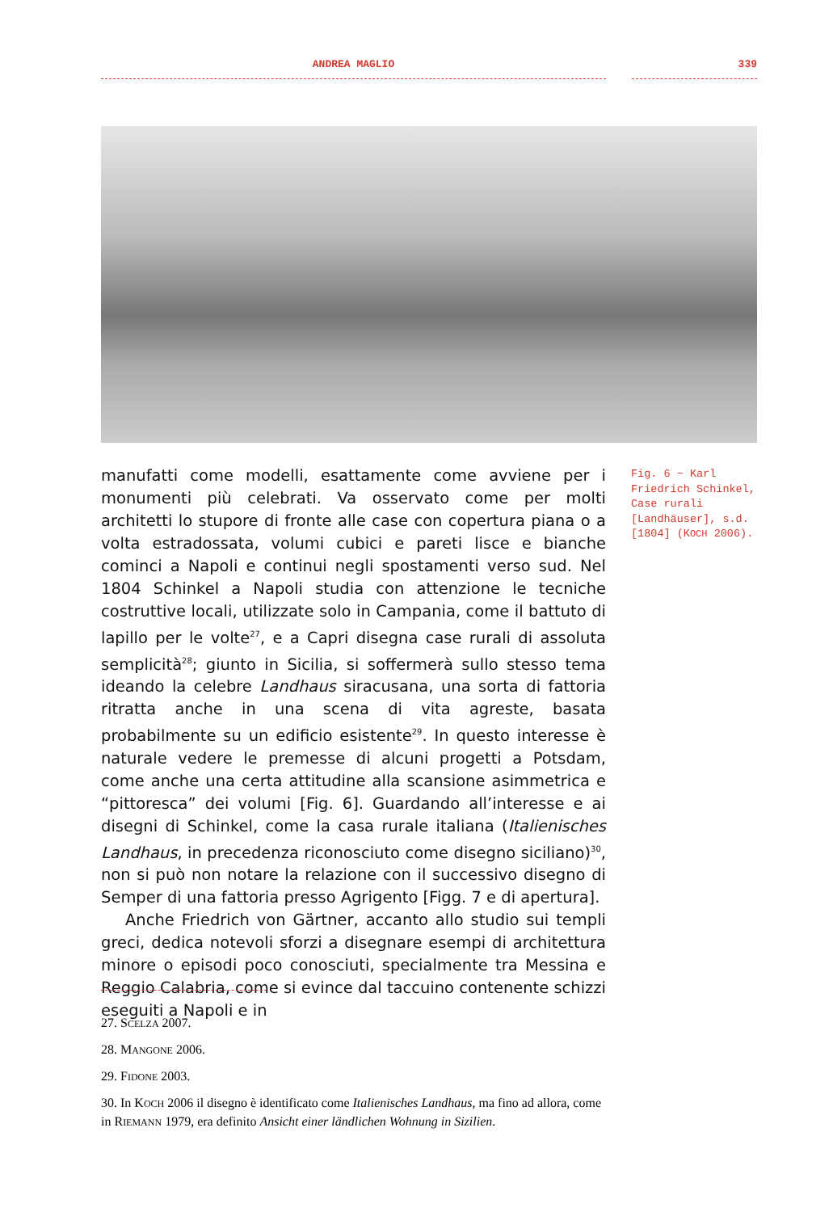ANDREA MAGLIO 339
manufatti come modelli, esattamente come avviene per i monumenti più celebrati. Va osservato come per molti architetti lo stupore di fronte alle case con copertura piana o a volta estradossata, volumi cubici e pareti lisce e bianche cominci a Napoli e continui negli spostamenti verso sud. Nel 1804 Schinkel a Napoli studia con attenzione le tecniche costruttive locali, utilizzate solo in Campania, come il battuto di lapillo per le volte<sup>27</sup>, e a Capri disegna case rurali di assoluta semplicità<sup>28</sup>; giunto in Sicilia, si soffermerà sullo stesso tema ideando la celebre Landhaus siracusana, una sorta di fattoria ritratta anche in una scena di vita agreste, basata probabilmente su un edificio esistente<sup>29</sup>. In questo interesse è naturale vedere le premesse di alcuni progetti a Potsdam, come anche una certa attitudine alla scansione asimmetrica e “pittoresca” dei volumi [Fig. 6]. Guardando all’interesse e ai disegni di Schinkel, come la casa rurale italiana (Italienisches Landhaus, in precedenza riconosciuto come disegno siciliano)<sup>30</sup>, non si può non notare la relazione con il successivo disegno di Semper di una fattoria presso Agrigento [Figg. 7 e di apertura].
Anche Friedrich von Gärtner, accanto allo studio sui templi greci, dedica notevoli sforzi a disegnare esempi di architettura minore o episodi poco conosciuti, specialmente tra Messina e Reggio Calabria, come si evince dal taccuino contenente schizzi eseguiti a Napoli e in
Fig. 6 ~ Karl Friedrich Schinkel, Case rurali [Landhäuser], s.d. [1804] (KOCH 2006).
27. SCELZA 2007.
28. MANGONE 2006.
29. FIDONE 2003.
30. In KOCH 2006 il disegno è identificato come Italienisches Landhaus, ma fino ad allora, come in RIEMANN 1979, era definito Ansicht einer ländlichen Wohnung in Sizilien.